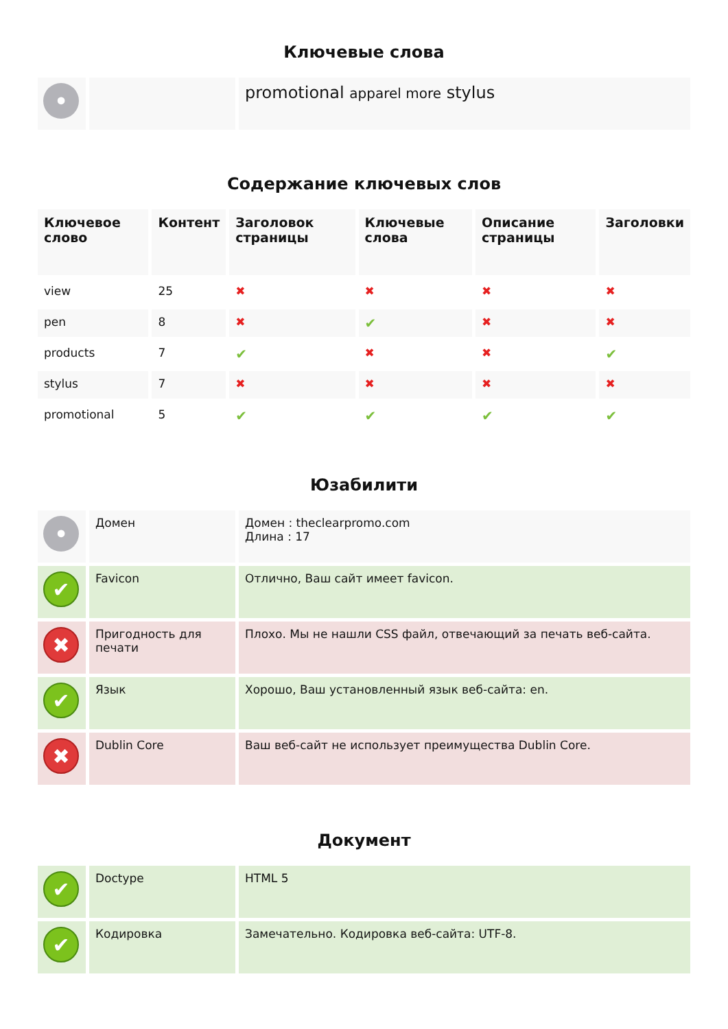Ключевые слова
| • | | promotional apparel more stylus |
Содержание ключевых слов
| Ключевое слово | Контент | Заголовок страницы | Ключевые слова | Описание страницы | Заголовки |
| --- | --- | --- | --- | --- | --- |
| view | 25 | ✖ | ✖ | ✖ | ✖ |
| pen | 8 | ✖ | ✔ | ✖ | ✖ |
| products | 7 | ✔ | ✖ | ✖ | ✔ |
| stylus | 7 | ✖ | ✖ | ✖ | ✖ |
| promotional | 5 | ✔ | ✔ | ✔ | ✔ |
Юзабилити
| • | Домен | Домен : theclearpromo.com Длина : 17 |
| ✔ | Favicon | Отлично, Ваш сайт имеет favicon. |
| ✖ | Пригодность для печати | Плохо. Мы не нашли CSS файл, отвечающий за печать веб-сайта. |
| ✔ | Язык | Хорошо, Ваш установленный язык веб-сайта: en. |
| ✖ | Dublin Core | Ваш веб-сайт не использует преимущества Dublin Core. |
Документ
| ✔ | Doctype | HTML 5 |
| ✔ | Кодировка | Замечательно. Кодировка веб-сайта: UTF-8. |